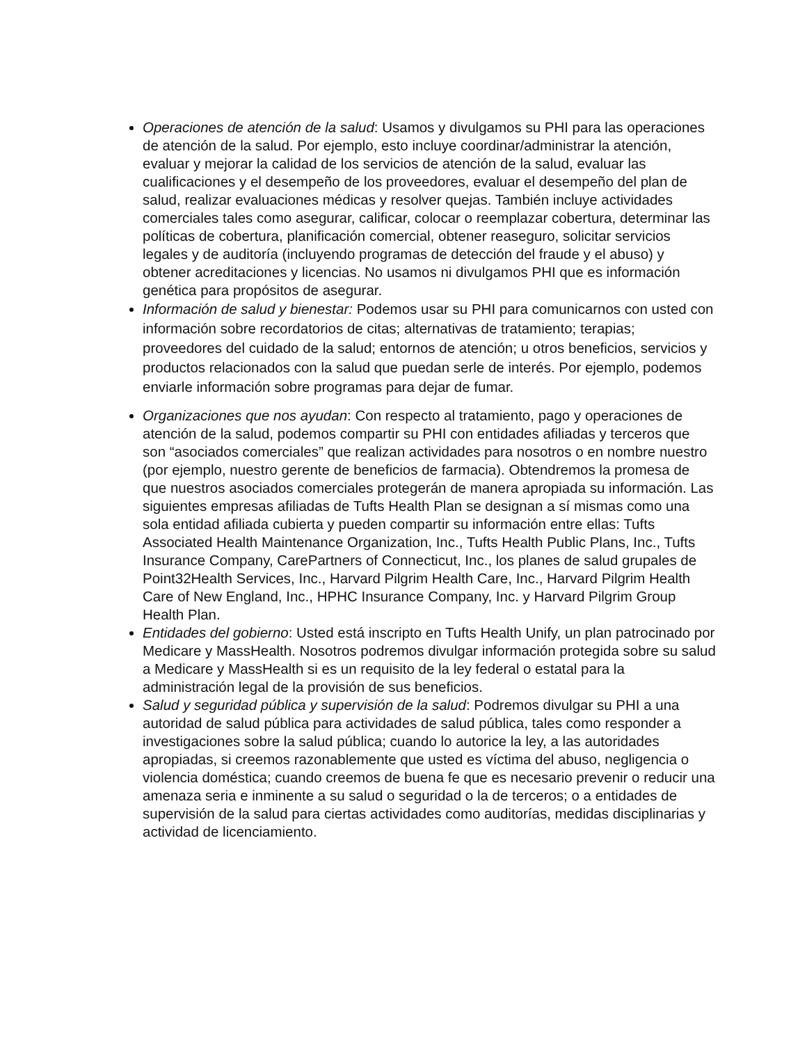Operaciones de atención de la salud: Usamos y divulgamos su PHI para las operaciones de atención de la salud. Por ejemplo, esto incluye coordinar/administrar la atención, evaluar y mejorar la calidad de los servicios de atención de la salud, evaluar las cualificaciones y el desempeño de los proveedores, evaluar el desempeño del plan de salud, realizar evaluaciones médicas y resolver quejas. También incluye actividades comerciales tales como asegurar, calificar, colocar o reemplazar cobertura, determinar las políticas de cobertura, planificación comercial, obtener reaseguro, solicitar servicios legales y de auditoría (incluyendo programas de detección del fraude y el abuso) y obtener acreditaciones y licencias. No usamos ni divulgamos PHI que es información genética para propósitos de asegurar.
Información de salud y bienestar: Podemos usar su PHI para comunicarnos con usted con información sobre recordatorios de citas; alternativas de tratamiento; terapias; proveedores del cuidado de la salud; entornos de atención; u otros beneficios, servicios y productos relacionados con la salud que puedan serle de interés. Por ejemplo, podemos enviarle información sobre programas para dejar de fumar.
Organizaciones que nos ayudan: Con respecto al tratamiento, pago y operaciones de atención de la salud, podemos compartir su PHI con entidades afiliadas y terceros que son “asociados comerciales” que realizan actividades para nosotros o en nombre nuestro (por ejemplo, nuestro gerente de beneficios de farmacia). Obtendremos la promesa de que nuestros asociados comerciales protegerán de manera apropiada su información. Las siguientes empresas afiliadas de Tufts Health Plan se designan a sí mismas como una sola entidad afiliada cubierta y pueden compartir su información entre ellas: Tufts Associated Health Maintenance Organization, Inc., Tufts Health Public Plans, Inc., Tufts Insurance Company, CarePartners of Connecticut, Inc., los planes de salud grupales de Point32Health Services, Inc., Harvard Pilgrim Health Care, Inc., Harvard Pilgrim Health Care of New England, Inc., HPHC Insurance Company, Inc. y Harvard Pilgrim Group Health Plan.
Entidades del gobierno: Usted está inscripto en Tufts Health Unify, un plan patrocinado por Medicare y MassHealth. Nosotros podremos divulgar información protegida sobre su salud a Medicare y MassHealth si es un requisito de la ley federal o estatal para la administración legal de la provisión de sus beneficios.
Salud y seguridad pública y supervisión de la salud: Podremos divulgar su PHI a una autoridad de salud pública para actividades de salud pública, tales como responder a investigaciones sobre la salud pública; cuando lo autorice la ley, a las autoridades apropiadas, si creemos razonablemente que usted es víctima del abuso, negligencia o violencia doméstica; cuando creemos de buena fe que es necesario prevenir o reducir una amenaza seria e inminente a su salud o seguridad o la de terceros; o a entidades de supervisión de la salud para ciertas actividades como auditorías, medidas disciplinarias y actividad de licenciamiento.